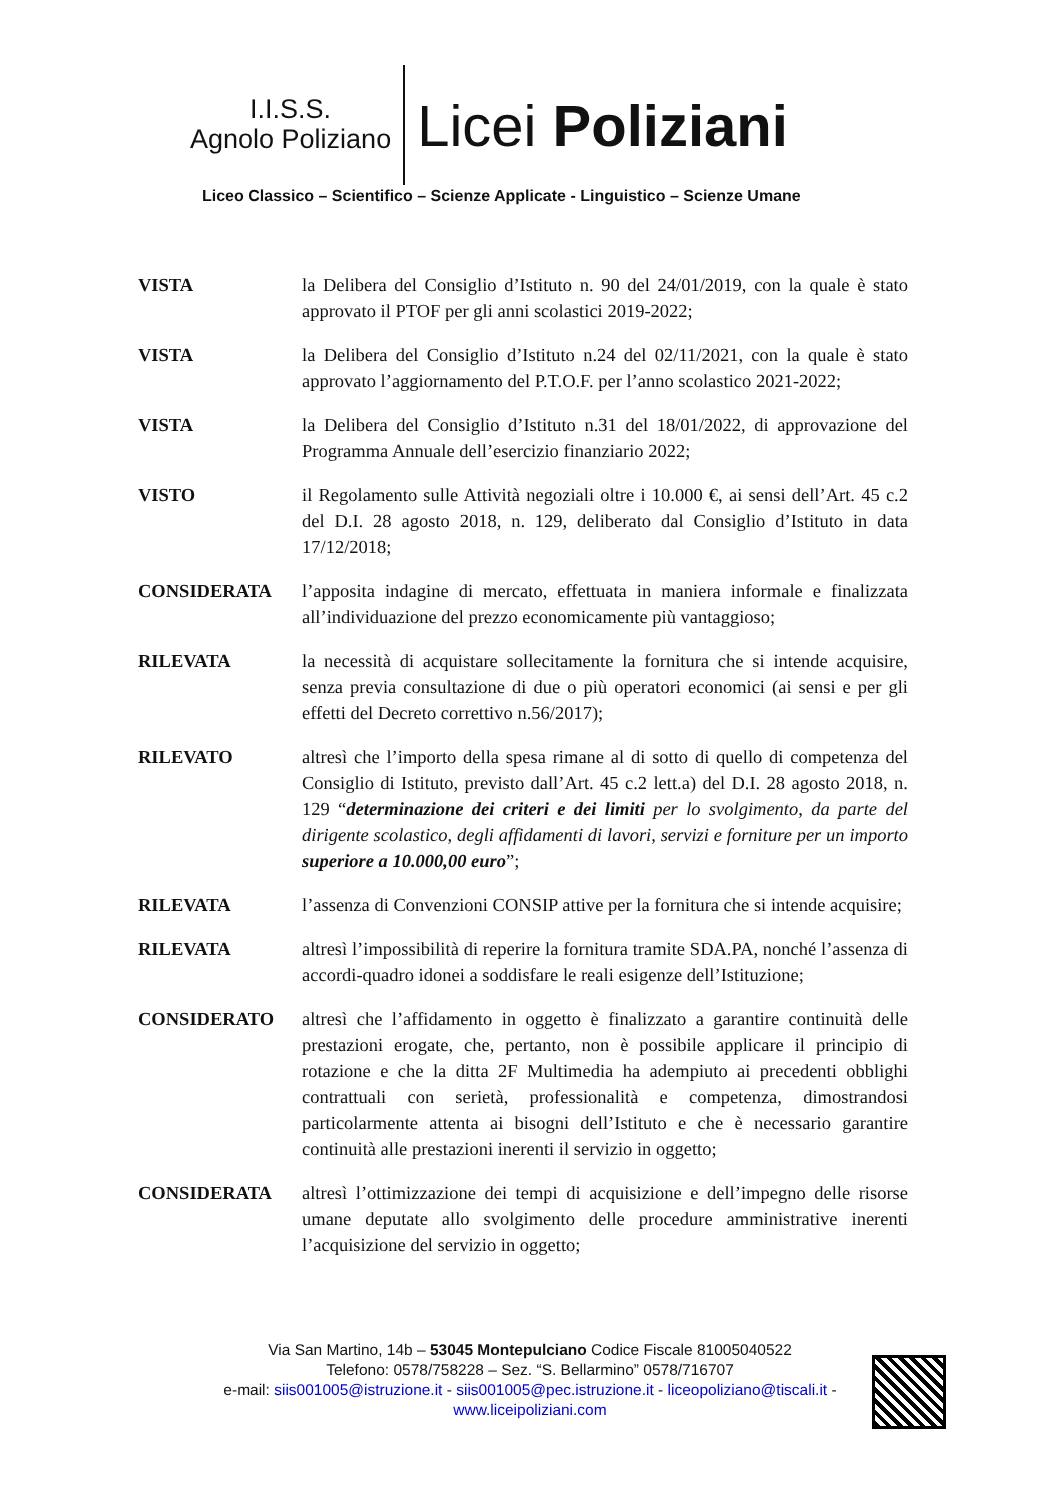I.I.S.S.
Agnolo Poliziano
Licei Poliziani
Liceo Classico – Scientifico – Scienze Applicate - Linguistico – Scienze Umane
VISTA la Delibera del Consiglio d’Istituto n. 90 del 24/01/2019, con la quale è stato approvato il PTOF per gli anni scolastici 2019-2022;
VISTA la Delibera del Consiglio d’Istituto n.24 del 02/11/2021, con la quale è stato approvato l’aggiornamento del P.T.O.F. per l’anno scolastico 2021-2022;
VISTA la Delibera del Consiglio d’Istituto n.31 del 18/01/2022, di approvazione del Programma Annuale dell’esercizio finanziario 2022;
VISTO il Regolamento sulle Attività negoziali oltre i 10.000 €, ai sensi dell’Art. 45 c.2 del D.I. 28 agosto 2018, n. 129, deliberato dal Consiglio d’Istituto in data 17/12/2018;
CONSIDERATA l’apposita indagine di mercato, effettuata in maniera informale e finalizzata all’individuazione del prezzo economicamente più vantaggioso;
RILEVATA la necessità di acquistare sollecitamente la fornitura che si intende acquisire, senza previa consultazione di due o più operatori economici (ai sensi e per gli effetti del Decreto correttivo n.56/2017);
RILEVATO altresì che l’importo della spesa rimane al di sotto di quello di competenza del Consiglio di Istituto, previsto dall’Art. 45 c.2 lett.a) del D.I. 28 agosto 2018, n. 129 “determinazione dei criteri e dei limiti per lo svolgimento, da parte del dirigente scolastico, degli affidamenti di lavori, servizi e forniture per un importo superiore a 10.000,00 euro”;
RILEVATA l’assenza di Convenzioni CONSIP attive per la fornitura che si intende acquisire;
RILEVATA altresì l’impossibilità di reperire la fornitura tramite SDA.PA, nonché l’assenza di accordi-quadro idonei a soddisfare le reali esigenze dell’Istituzione;
CONSIDERATO altresì che l’affidamento in oggetto è finalizzato a garantire continuità delle prestazioni erogate, che, pertanto, non è possibile applicare il principio di rotazione e che la ditta 2F Multimedia ha adempiuto ai precedenti obblighi contrattuali con serietà, professionalità e competenza, dimostrandosi particolarmente attenta ai bisogni dell’Istituto e che è necessario garantire continuità alle prestazioni inerenti il servizio in oggetto;
CONSIDERATA altresì l’ottimizzazione dei tempi di acquisizione e dell’impegno delle risorse umane deputate allo svolgimento delle procedure amministrative inerenti l’acquisizione del servizio in oggetto;
Via San Martino, 14b – 53045 Montepulciano Codice Fiscale 81005040522
Telefono: 0578/758228 – Sez. “S. Bellarmino” 0578/716707
e-mail: siis001005@istruzione.it - siis001005@pec.istruzione.it - liceopoliziano@tiscali.it -
www.liceipoliziani.com